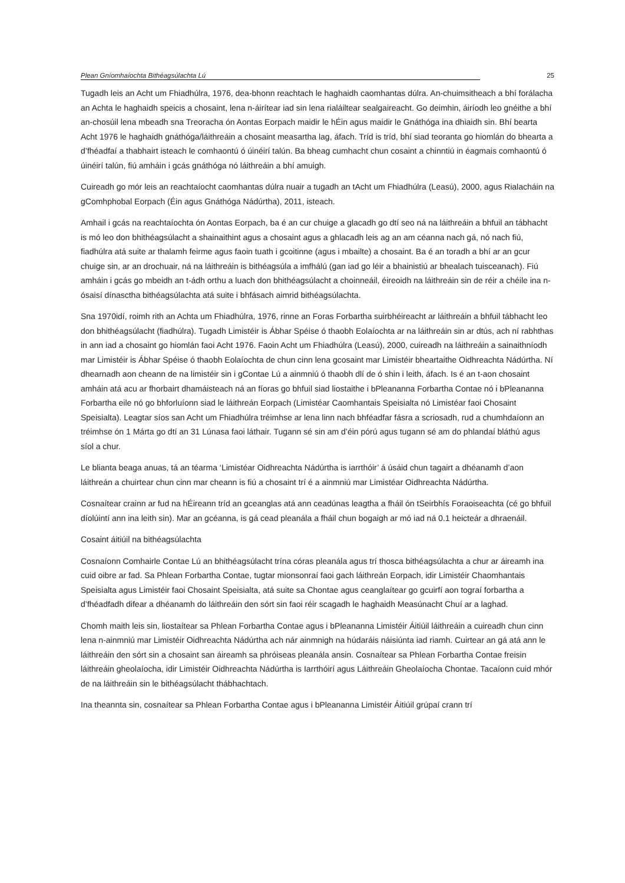Plean Gníomhaíochta Bithéagsúlachta Lú 25
Tugadh leis an Acht um Fhiadhúlra, 1976, dea-bhonn reachtach le haghaidh caomhantas dúlra. An-chuimsitheach a bhí forálacha an Achta le haghaidh speicis a chosaint, lena n-áirítear iad sin lena rialáiltear sealgaireacht. Go deimhin, áiríodh leo gnéithe a bhí an-chosúil lena mbeadh sna Treoracha ón Aontas Eorpach maidir le hÉin agus maidir le Gnáthóga ina dhiaidh sin. Bhí bearta Acht 1976 le haghaidh gnáthóga/láithreáin a chosaint measartha lag, áfach. Tríd is tríd, bhí siad teoranta go hiomlán do bhearta a d’fhéadfaí a thabhairt isteach le comhaontú ó úinéirí talún. Ba bheag cumhacht chun cosaint a chinntiú in éagmais comhaontú ó úinéirí talún, fiú amháin i gcás gnáthóga nó láithreáin a bhí amuigh.
Cuireadh go mór leis an reachtaíocht caomhantas dúlra nuair a tugadh an tAcht um Fhiadhúlra (Leasú), 2000, agus Rialacháin na gComhphobal Eorpach (Éin agus Gnáthóga Nádúrtha), 2011, isteach.
Amhail i gcás na reachtaíochta ón Aontas Eorpach, ba é an cur chuige a glacadh go dtí seo ná na láithreáin a bhfuil an tábhacht is mó leo don bhithéagsúlacht a shainaithint agus a chosaint agus a ghlacadh leis ag an am céanna nach gá, nó nach fiú, fiadhúlra atá suite ar thalamh feirme agus faoin tuath i gcoitinne (agus i mbailte) a chosaint. Ba é an toradh a bhí ar an gcur chuige sin, ar an drochuair, ná na láithreáin is bithéagsúla a imfhálú (gan iad go léir a bhainistiú ar bhealach tuisceanach). Fiú amháin i gcás go mbeidh an t-ádh orthu a luach don bhithéagsúlacht a choinneáil, éireoidh na láithreáin sin de réir a chéile ina n-ósaisí dínasctha bithéagsúlachta atá suite i bhfásach aimrid bithéagsúlachta.
Sna 1970idí, roimh rith an Achta um Fhiadhúlra, 1976, rinne an Foras Forbartha suirbhéireacht ar láithreáin a bhfuil tábhacht leo don bhithéagsúlacht (fiadhúlra). Tugadh Limistéir is Ábhar Spéise ó thaobh Eolaíochta ar na láithreáin sin ar dtús, ach ní rabhthas in ann iad a chosaint go hiomlán faoi Acht 1976. Faoin Acht um Fhiadhúlra (Leasú), 2000, cuireadh na láithreáin a sainaithníodh mar Limistéir is Ábhar Spéise ó thaobh Eolaíochta de chun cinn lena gcosaint mar Limistéir bheartaithe Oidhreachta Nádúrtha. Ní dhearnadh aon cheann de na limistéir sin i gContae Lú a ainmniú ó thaobh dlí de ó shin i leith, áfach. Is é an t-aon chosaint amháin atá acu ar fhorbairt dhamáisteach ná an fíoras go bhfuil siad liostaithe i bPleananna Forbartha Contae nó i bPleananna Forbartha eile nó go bhforluíonn siad le láithreán Eorpach (Limistéar Caomhantais Speisialta nó Limistéar faoi Chosaint Speisialta). Leagtar síos san Acht um Fhiadhúlra tréimhse ar lena linn nach bhféadfar fásra a scriosadh, rud a chumhdaíonn an tréimhse ón 1 Márta go dtí an 31 Lúnasa faoi láthair. Tugann sé sin am d’éin pórú agus tugann sé am do phlandaí bláthú agus síol a chur.
Le blianta beaga anuas, tá an téarma ‘Limistéar Oidhreachta Nádúrtha is iarrthóir’ á úsáid chun tagairt a dhéanamh d’aon láithreán a chuirtear chun cinn mar cheann is fiú a chosaint trí é a ainmniú mar Limistéar Oidhreachta Nádúrtha.
Cosnaítear crainn ar fud na hÉireann tríd an gceanglas atá ann ceadúnas leagtha a fháil ón tSeirbhís Foraoiseachta (cé go bhfuil díolúintí ann ina leith sin). Mar an gcéanna, is gá cead pleanála a fháil chun bogaigh ar mó iad ná 0.1 heicteár a dhraenáil.
Cosaint áitiúil na bithéagsúlachta
Cosnaíonn Comhairle Contae Lú an bhithéagsúlacht trína córas pleanála agus trí thosca bithéagsúlachta a chur ar áireamh ina cuid oibre ar fad. Sa Phlean Forbartha Contae, tugtar mionsonraí faoi gach láithreán Eorpach, idir Limistéir Chaomhantais Speisialta agus Limistéir faoi Chosaint Speisialta, atá suite sa Chontae agus ceanglaítear go gcuirfí aon tograí forbartha a d’fhéadfadh difear a dhéanamh do láithreáin den sórt sin faoi réir scagadh le haghaidh Measúnacht Chuí ar a laghad.
Chomh maith leis sin, liostaítear sa Phlean Forbartha Contae agus i bPleananna Limistéir Áitiúil láithreáin a cuireadh chun cinn lena n-ainmniú mar Limistéir Oidhreachta Nádúrtha ach nár ainmnigh na húdaráis náisiúnta iad riamh. Cuirtear an gá atá ann le láithreáin den sórt sin a chosaint san áireamh sa phróiseas pleanála ansin. Cosnaítear sa Phlean Forbartha Contae freisin láithreáin gheolaíocha, idir Limistéir Oidhreachta Nádúrtha is Iarrthóirí agus Láithreáin Gheolaíocha Chontae. Tacaíonn cuid mhór de na láithreáin sin le bithéagsúlacht thábhachtach.
Ina theannta sin, cosnaítear sa Phlean Forbartha Contae agus i bPleananna Limistéir Áitiúil grúpaí crann trí